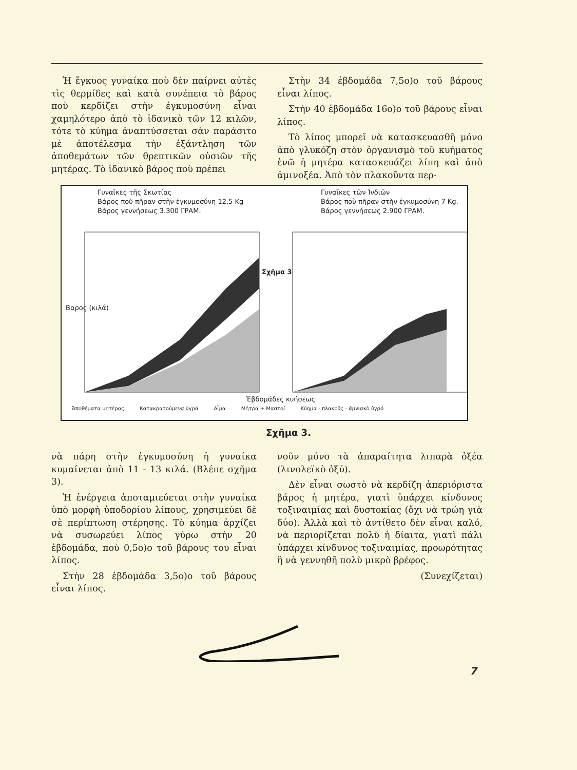Ἡ ἔγκυος γυναίκα ποὺ δὲν παίρνει αὐτὲς τὶς θερμίδες καὶ κατὰ συνέπεια τὸ βάρος ποὺ κερδίζει στὴν ἐγκυμοσύνη εἶναι χαμηλότερο ἀπὸ τὸ ἰδανικὸ τῶν 12 κιλῶν, τότε τὸ κύημα ἀναπτύσσεται σὰν παράσιτο μὲ ἀποτέλεσμα τὴν ἐξάντληση τῶν ἀποθεμάτων τῶν θρεπτικῶν οὐσιῶν τῆς μητέρας. Τὸ ἰδανικὸ βάρος ποὺ πρέπει
Στὴν 34 ἑβδομάδα 7,5ο)ο τοῦ βάρους εἶναι λίπος.
Στὴν 40 ἑβδομάδα 16ο)ο τοῦ βάρους εἶναι λίπος.
Τὸ λίπος μπορεῖ νὰ κατασκευασθῆ μόνο ἀπὸ γλυκόζη στὸν ὀργανισμὸ τοῦ κυήματος ἐνῶ ἡ μητέρα κατασκευάζει λίπη καὶ ἀπὸ ἀμινοξέα. Ἀπὸ τὸν πλακοῦντα περ-
Γυναῖκες τῆς Σκωτίας
Βάρος ποὺ πῆραν στὴν ἐγκυμοσύνη 12,5 Kg
Βάρος γεννήσεως 3.300 ΓΡΑΜ.
Γυναῖκες τῶν Ἰνδιῶν
Βάρος ποὺ πῆραν στὴν ἐγκυμοσύνη 7 Kg.
Βάρος γεννήσεως 2.900 ΓΡΑΜ.
Σχῆμα 3
Βαρος (κιλά)
Ἑβδομάδες κυήσεως
Ἀποθέματα μητέρας Κατακρατούμενα ὑγρά Αἷμα Μήτρα + Μαστοί Κύημα - πλακοῦς - ἀμνιακὸ ὑγρό
Σχῆμα 3.
νὰ πάρη στὴν ἐγκυμοσύνη ἡ γυναίκα κυμαίνεται ἀπὸ 11 - 13 κιλά. (Βλέπε σχῆμα 3).
Ἡ ἐνέργεια ἀποταμιεύεται στὴν γυναίκα ὑπὸ μορφὴ ὑποδορίου λίπους, χρησιμεύει δὲ σὲ περίπτωση στέρησης. Τὸ κύημα ἀρχίζει νὰ συσωρεύει λίπος γύρω στὴν 20 ἑβδομάδα, ποὺ 0,5ο)ο τοῦ βάρους του εἶναι λίπος.
Στὴν 28 ἑβδομάδα 3,5ο)ο τοῦ βάρους εἶναι λίπος.
νοῦν μόνο τὰ ἀπαραίτητα λιπαρὰ ὀξέα (λινολεϊκὸ ὀξύ).
Δὲν εἶναι σωστὸ νὰ κερδίζη ἀπεριόριστα βάρος ἡ μητέρα, γιατὶ ὑπάρχει κίνδυνος τοξιναιμίας καὶ δυστοκίας (ὄχι νὰ τρώη γιὰ δύο). Ἀλλὰ καὶ τὸ ἀντίθετο δὲν εἶναι καλό, νὰ περιορίζεται πολὺ ἡ δίαιτα, γιατὶ πάλι ὑπάρχει κίνδυνος τοξιναιμίας, προωρότητας ἢ νὰ γεννηθῆ πολὺ μικρὸ βρέφος.
(Συνεχίζεται)
7